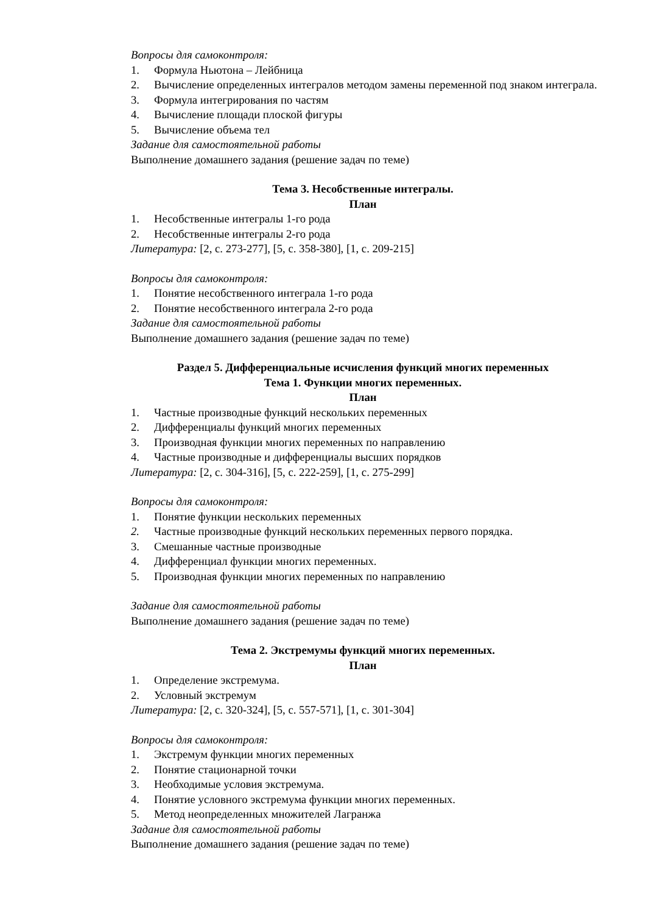Вопросы для самоконтроля:
1. Формула Ньютона – Лейбница
2. Вычисление определенных интегралов методом замены переменной под знаком интеграла.
3. Формула интегрирования по частям
4. Вычисление площади плоской фигуры
5. Вычисление объема тел
Задание для самостоятельной работы
Выполнение домашнего задания (решение задач по теме)
Тема 3. Несобственные интегралы.
План
1. Несобственные интегралы 1-го рода
2. Несобственные интегралы 2-го рода
Литература: [2, с. 273-277], [5, с. 358-380], [1, с. 209-215]
Вопросы для самоконтроля:
1. Понятие несобственного интеграла 1-го рода
2. Понятие несобственного интеграла 2-го рода
Задание для самостоятельной работы
Выполнение домашнего задания (решение задач по теме)
Раздел 5. Дифференциальные исчисления функций многих переменных
Тема 1. Функции многих переменных.
План
1. Частные производные функций нескольких переменных
2. Дифференциалы функций многих переменных
3. Производная функции многих переменных по направлению
4. Частные производные и дифференциалы высших порядков
Литература: [2, с. 304-316], [5, с. 222-259], [1, с. 275-299]
Вопросы для самоконтроля:
1. Понятие функции нескольких переменных
2. Частные производные функций нескольких переменных первого порядка.
3. Смешанные частные производные
4. Дифференциал функции многих переменных.
5. Производная функции многих переменных по направлению
Задание для самостоятельной работы
Выполнение домашнего задания (решение задач по теме)
Тема 2. Экстремумы функций многих переменных.
План
1. Определение экстремума.
2. Условный экстремум
Литература: [2, с. 320-324], [5, с. 557-571], [1, с. 301-304]
Вопросы для самоконтроля:
1. Экстремум функции многих переменных
2. Понятие стационарной точки
3. Необходимые условия экстремума.
4. Понятие условного экстремума функции многих переменных.
5. Метод неопределенных множителей Лагранжа
Задание для самостоятельной работы
Выполнение домашнего задания (решение задач по теме)